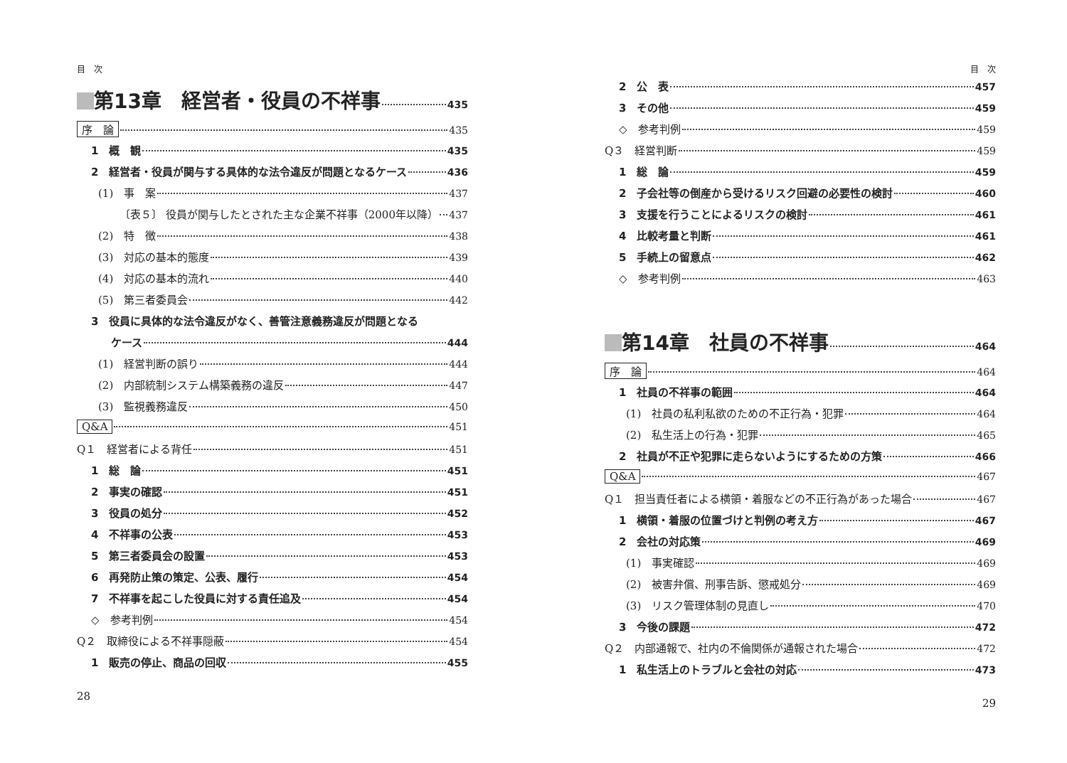目　次
第13章　経営者・役員の不祥事 435
序　論 435
1　概　観 435
2　経営者・役員が関与する具体的な法令違反が問題となるケース 436
(1)　事　案 437
〔表５〕 役員が関与したとされた主な企業不祥事（2000年以降） 437
(2)　特　徴 438
(3)　対応の基本的態度 439
(4)　対応の基本的流れ 440
(5)　第三者委員会 442
3　役員に具体的な法令違反がなく、善管注意義務違反が問題となる
ケース 444
(1)　経営判断の誤り 444
(2)　内部統制システム構築義務の違反 447
(3)　監視義務違反 450
Q&A 451
Q１　経営者による背任 451
1　総　論 451
2　事実の確認 451
3　役員の処分 452
4　不祥事の公表 453
5　第三者委員会の設置 453
6　再発防止策の策定、公表、履行 454
7　不祥事を起こした役員に対する責任追及 454
◇　参考判例 454
Q２　取締役による不祥事隠蔽 454
1　販売の停止、商品の回収 455
28
目　次
2　公　表 457
3　その他 459
◇　参考判例 459
Q３　経営判断 459
1　総　論 459
2　子会社等の倒産から受けるリスク回避の必要性の検討 460
3　支援を行うことによるリスクの検討 461
4　比較考量と判断 461
5　手続上の留意点 462
◇　参考判例 463
第14章　社員の不祥事 464
序　論 464
1　社員の不祥事の範囲 464
(1)　社員の私利私欲のための不正行為・犯罪 464
(2)　私生活上の行為・犯罪 465
2　社員が不正や犯罪に走らないようにするための方策 466
Q&A 467
Q１　担当責任者による横領・着服などの不正行為があった場合 467
1　横領・着服の位置づけと判例の考え方 467
2　会社の対応策 469
(1)　事実確認 469
(2)　被害弁償、刑事告訴、懲戒処分 469
(3)　リスク管理体制の見直し 470
3　今後の課題 472
Q２　内部通報で、社内の不倫関係が通報された場合 472
1　私生活上のトラブルと会社の対応 473
29